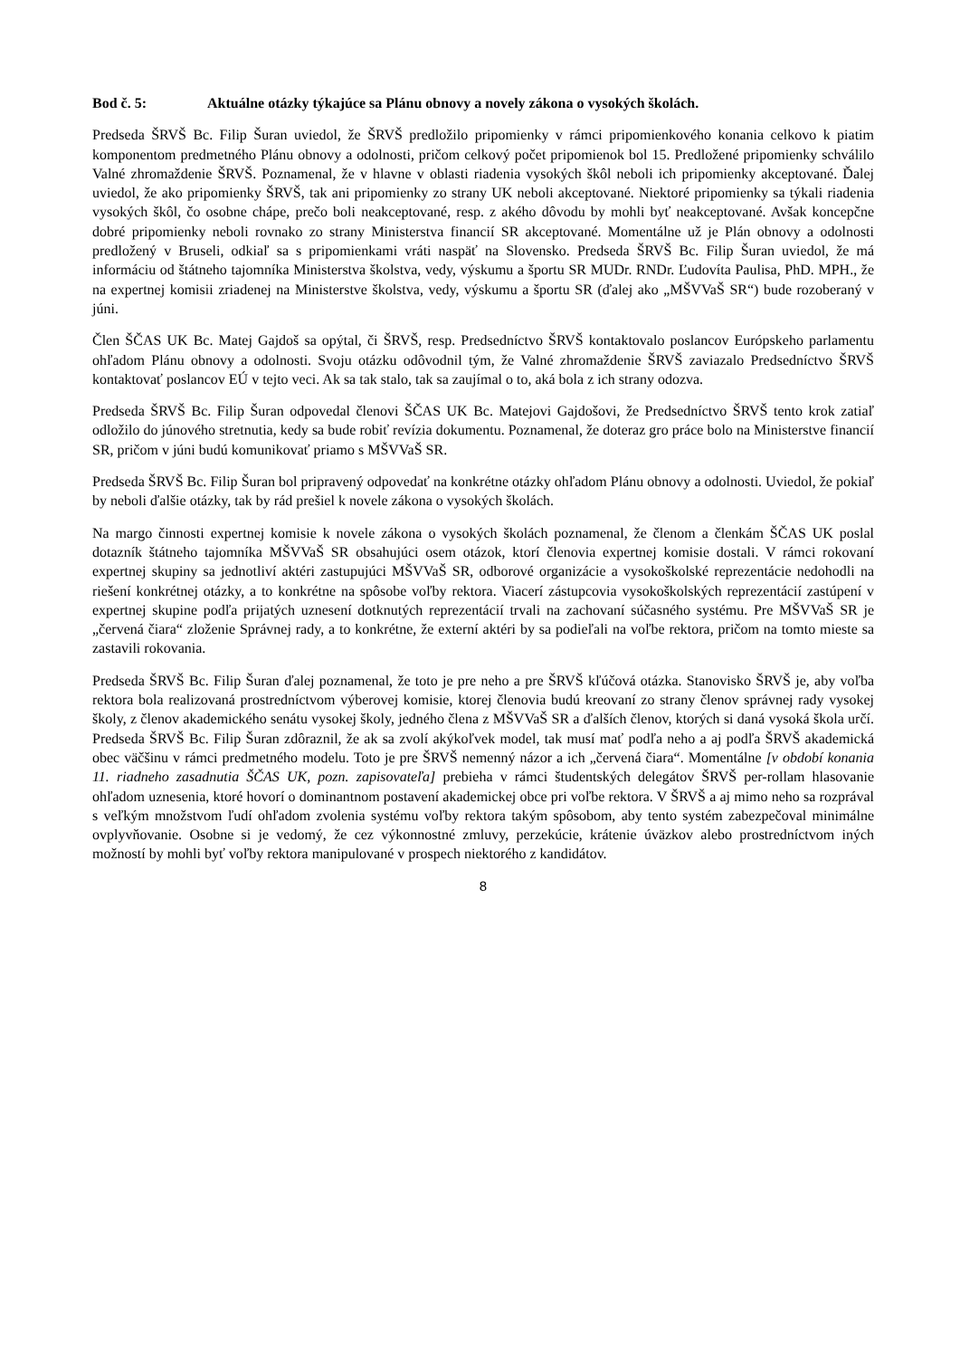Bod č. 5: Aktuálne otázky týkajúce sa Plánu obnovy a novely zákona o vysokých školách.
Predseda ŠRVŠ Bc. Filip Šuran uviedol, že ŠRVŠ predložilo pripomienky v rámci pripomienkového konania celkovo k piatim komponentom predmetného Plánu obnovy a odolnosti, pričom celkový počet pripomienok bol 15. Predložené pripomienky schválilo Valné zhromaždenie ŠRVŠ. Poznamenal, že v hlavne v oblasti riadenia vysokých škôl neboli ich pripomienky akceptované. Ďalej uviedol, že ako pripomienky ŠRVŠ, tak ani pripomienky zo strany UK neboli akceptované. Niektoré pripomienky sa týkali riadenia vysokých škôl, čo osobne chápe, prečo boli neakceptované, resp. z akého dôvodu by mohli byť neakceptované. Avšak koncepčne dobré pripomienky neboli rovnako zo strany Ministerstva financií SR akceptované. Momentálne už je Plán obnovy a odolnosti predložený v Bruseli, odkiaľ sa s pripomienkami vráti naspäť na Slovensko. Predseda ŠRVŠ Bc. Filip Šuran uviedol, že má informáciu od štátneho tajomníka Ministerstva školstva, vedy, výskumu a športu SR MUDr. RNDr. Ľudovíta Paulisa, PhD. MPH., že na expertnej komisii zriadenej na Ministerstve školstva, vedy, výskumu a športu SR (ďalej ako „MŠVVaŠ SR“) bude rozoberaný v júni.
Člen ŠČAS UK Bc. Matej Gajdoš sa opýtal, či ŠRVŠ, resp. Predsedníctvo ŠRVŠ kontaktovalo poslancov Európskeho parlamentu ohľadom Plánu obnovy a odolnosti. Svoju otázku odôvodnil tým, že Valné zhromaždenie ŠRVŠ zaviazalo Predsedníctvo ŠRVŠ kontaktovať poslancov EÚ v tejto veci. Ak sa tak stalo, tak sa zaujímal o to, aká bola z ich strany odozva.
Predseda ŠRVŠ Bc. Filip Šuran odpovedal členovi ŠČAS UK Bc. Matejovi Gajdošovi, že Predsedníctvo ŠRVŠ tento krok zatiaľ odložilo do júnového stretnutia, kedy sa bude robiť revízia dokumentu. Poznamenal, že doteraz gro práce bolo na Ministerstve financií SR, pričom v júni budú komunikovať priamo s MŠVVaŠ SR.
Predseda ŠRVŠ Bc. Filip Šuran bol pripravený odpovedať na konkrétne otázky ohľadom Plánu obnovy a odolnosti. Uviedol, že pokiaľ by neboli ďalšie otázky, tak by rád prešiel k novele zákona o vysokých školách.
Na margo činnosti expertnej komisie k novele zákona o vysokých školách poznamenal, že členom a členkám ŠČAS UK poslal dotazník štátneho tajomníka MŠVVaŠ SR obsahujúci osem otázok, ktorí členovia expertnej komisie dostali. V rámci rokovaní expertnej skupiny sa jednotliví aktéri zastupujúci MŠVVaŠ SR, odborové organizácie a vysokoškolské reprezentácie nedohodli na riešení konkrétnej otázky, a to konkrétne na spôsobe voľby rektora. Viacerí zástupcovia vysokoškolských reprezentácií zastúpení v expertnej skupine podľa prijatých uznesení dotknutých reprezentácií trvali na zachovaní súčasného systému. Pre MŠVVaŠ SR je „červená čiara“ zloženie Správnej rady, a to konkrétne, že externí aktéri by sa podieľali na voľbe rektora, pričom na tomto mieste sa zastavili rokovania.
Predseda ŠRVŠ Bc. Filip Šuran ďalej poznamenal, že toto je pre neho a pre ŠRVŠ kľúčová otázka. Stanovisko ŠRVŠ je, aby voľba rektora bola realizovaná prostredníctvom výberovej komisie, ktorej členovia budú kreovaní zo strany členov správnej rady vysokej školy, z členov akademického senátu vysokej školy, jedného člena z MŠVVaŠ SR a ďalších členov, ktorých si daná vysoká škola určí. Predseda ŠRVŠ Bc. Filip Šuran zdôraznil, že ak sa zvolí akýkoľvek model, tak musí mať podľa neho a aj podľa ŠRVŠ akademická obec väčšinu v rámci predmetného modelu. Toto je pre ŠRVŠ nemenný názor a ich „červená čiara“. Momentálne [v období konania 11. riadneho zasadnutia ŠČAS UK, pozn. zapisovateľa] prebieha v rámci študentských delegátov ŠRVŠ per-rollam hlasovanie ohľadom uznesenia, ktoré hovorí o dominantnom postavení akademickej obce pri voľbe rektora. V ŠRVŠ a aj mimo neho sa rozprával s veľkým množstvom ľudí ohľadom zvolenia systému voľby rektora takým spôsobom, aby tento systém zabezpečoval minimálne ovplyvňovanie. Osobne si je vedomý, že cez výkonnostné zmluvy, perzekúcie, krátenie úväzkov alebo prostredníctvom iných možností by mohli byť voľby rektora manipulované v prospech niektorého z kandidátov.
8